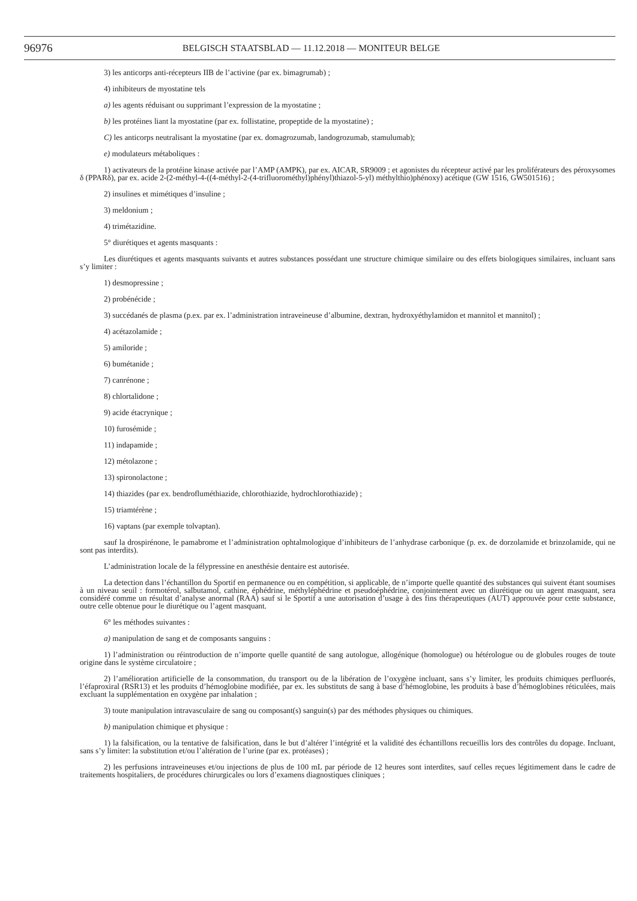96976 BELGISCH STAATSBLAD — 11.12.2018 — MONITEUR BELGE
3) les anticorps anti-récepteurs IIB de l’activine (par ex. bimagrumab) ;
4) inhibiteurs de myostatine tels
a) les agents réduisant ou supprimant l’expression de la myostatine ;
b) les protéines liant la myostatine (par ex. follistatine, propeptide de la myostatine) ;
C) les anticorps neutralisant la myostatine (par ex. domagrozumab, landogrozumab, stamulumab);
e) modulateurs métaboliques :
1) activateurs de la protéine kinase activée par l’AMP (AMPK), par ex. AICAR, SR9009 ; et agonistes du récepteur activé par les proliférateurs des péroxysomes δ (PPARδ), par ex. acide 2-(2-méthyl-4-((4-méthyl-2-(4-trifluorométhyl)phényl)thiazol-5-yl) méthylthio)phénoxy) acétique (GW 1516, GW501516) ;
2) insulines et mimétiques d’insuline ;
3) meldonium ;
4) trimétazidine.
5° diurétiques et agents masquants :
Les diurétiques et agents masquants suivants et autres substances possédant une structure chimique similaire ou des effets biologiques similaires, incluant sans s’y limiter :
1) desmopressine ;
2) probénécide ;
3) succédanés de plasma (p.ex. par ex. l’administration intraveineuse d’albumine, dextran, hydroxyéthylamidon et mannitol et mannitol) ;
4) acétazolamide ;
5) amiloride ;
6) bumétanide ;
7) canrénone ;
8) chlortalidone ;
9) acide étacrynique ;
10) furosémide ;
11) indapamide ;
12) métolazone ;
13) spironolactone ;
14) thiazides (par ex. bendrofluméthiazide, chlorothiazide, hydrochlorothiazide) ;
15) triamtérène ;
16) vaptans (par exemple tolvaptan).
sauf la drospirénone, le pamabrome et l’administration ophtalmologique d’inhibiteurs de l’anhydrase carbonique (p. ex. de dorzolamide et brinzolamide, qui ne sont pas interdits).
L’administration locale de la félypressine en anesthésie dentaire est autorisée.
La detection dans l’échantillon du Sportif en permanence ou en compétition, si applicable, de n’importe quelle quantité des substances qui suivent étant soumises à un niveau seuil : formotérol, salbutamol, cathine, éphédrine, méthyléphédrine et pseudoéphédrine, conjointement avec un diurétique ou un agent masquant, sera considéré comme un résultat d’analyse anormal (RAA) sauf si le Sportif a une autorisation d’usage à des fins thérapeutiques (AUT) approuvée pour cette substance, outre celle obtenue pour le diurétique ou l’agent masquant.
6° les méthodes suivantes :
a) manipulation de sang et de composants sanguins :
1) l’administration ou réintroduction de n’importe quelle quantité de sang autologue, allogénique (homologue) ou hétérologue ou de globules rouges de toute origine dans le système circulatoire ;
2) l’amélioration artificielle de la consommation, du transport ou de la libération de l’oxygène incluant, sans s’y limiter, les produits chimiques perfluorés, l’éfaproxiral (RSR13) et les produits d’hémoglobine modifiée, par ex. les substituts de sang à base d’hémoglobine, les produits à base d’hémoglobines réticulées, mais excluant la supplémentation en oxygène par inhalation ;
3) toute manipulation intravasculaire de sang ou composant(s) sanguin(s) par des méthodes physiques ou chimiques.
b) manipulation chimique et physique :
1) la falsification, ou la tentative de falsification, dans le but d’altérer l’intégrité et la validité des échantillons recueillis lors des contrôles du dopage. Incluant, sans s’y limiter: la substitution et/ou l’altération de l’urine (par ex. protéases) ;
2) les perfusions intraveineuses et/ou injections de plus de 100 mL par période de 12 heures sont interdites, sauf celles reçues légitimement dans le cadre de traitements hospitaliers, de procédures chirurgicales ou lors d’examens diagnostiques cliniques ;